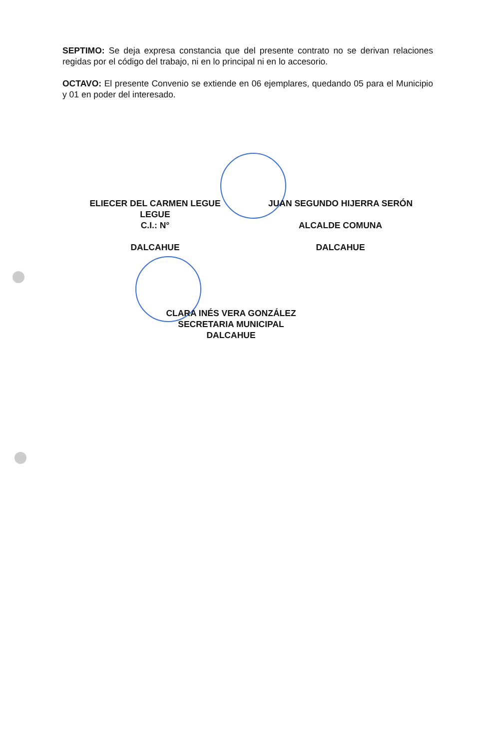SEPTIMO: Se deja expresa constancia que del presente contrato no se derivan relaciones regidas por el código del trabajo, ni en lo principal ni en lo accesorio.
OCTAVO: El presente Convenio se extiende en 06 ejemplares, quedando 05 para el Municipio y 01 en poder del interesado.
ELIECER DEL CARMEN LEGUE
LEGUE
C.I.: N°
DALCAHUE
JUAN SEGUNDO HIJERRA SERÓN
ALCALDE COMUNA
DALCAHUE
CLARA INÉS VERA GONZÁLEZ
SECRETARIA MUNICIPAL
DALCAHUE